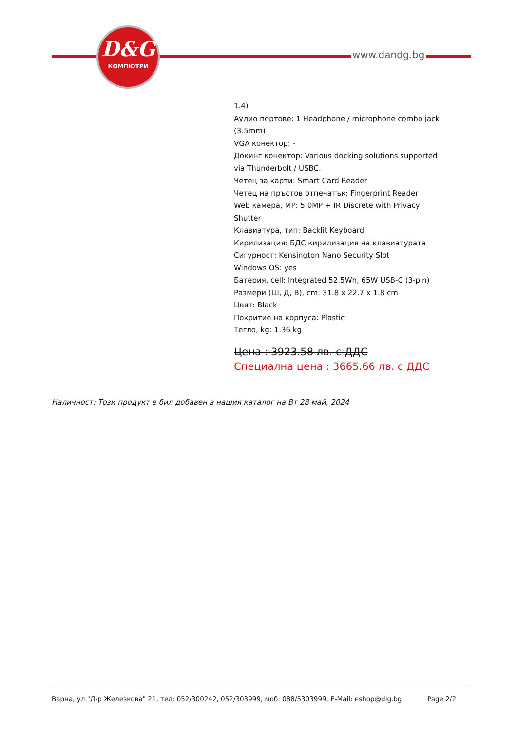D&G
КОМПЮТРИ
www.dandg.bg
1.4)
Аудио портове: 1 Headphone / microphone combo jack (3.5mm)
VGA конектор: -
Докинг конектор: Various docking solutions supported via Thunderbolt / USBC.
Четец за карти: Smart Card Reader
Четец на пръстов отпечатък: Fingerprint Reader
Web камера, MP: 5.0MP + IR Discrete with Privacy Shutter
Клавиатура, тип: Backlit Keyboard
Кирилизация: БДС кирилизация на клавиатурата
Сигурност: Kensington Nano Security Slot
Windows OS: yes
Батерия, cell: Integrated 52.5Wh, 65W USB-C (3-pin)
Размери (Ш, Д, В), cm: 31.8 x 22.7 x 1.8 cm
Цвят: Black
Покритие на корпуса: Plastic
Тегло, kg: 1.36 kg
Цена : 3923.58 лв. с ДДС
Специална цена : 3665.66 лв. с ДДС
Наличност: Този продукт е бил добавен в нашия каталог на Вт 28 май, 2024
Варна, ул."Д-р Железкова" 21, тел: 052/300242, 052/303999, моб: 088/5303999, E-Mail: eshop@dig.bg Page 2/2